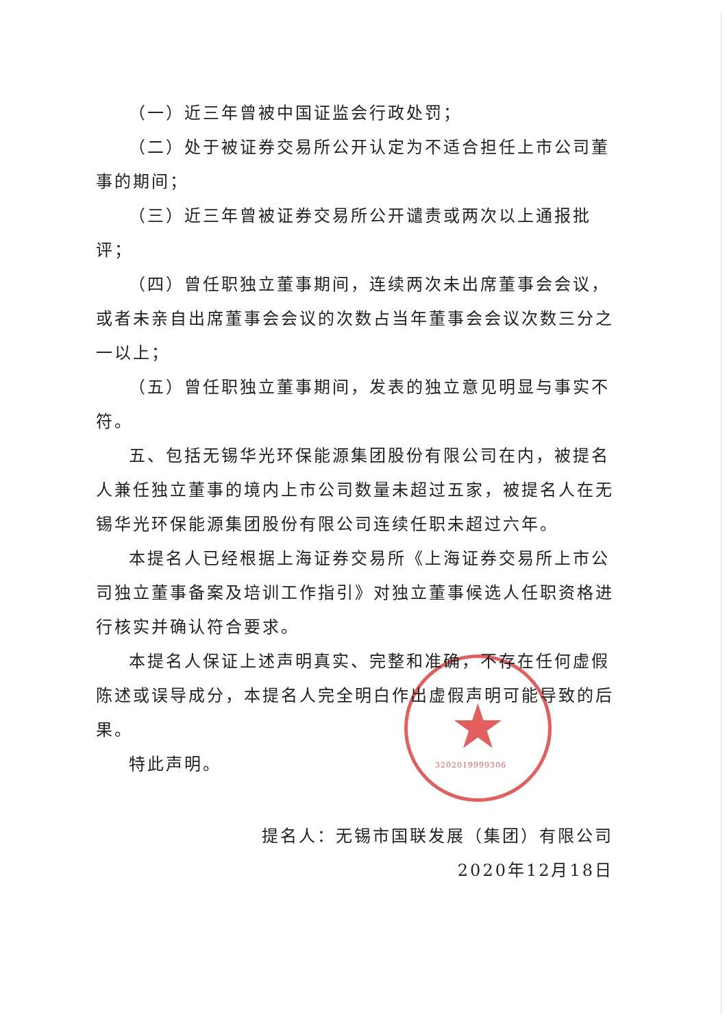★ 3202019999306
（一）近三年曾被中国证监会行政处罚；
（二）处于被证券交易所公开认定为不适合担任上市公司董事的期间；
（三）近三年曾被证券交易所公开谴责或两次以上通报批评；
（四）曾任职独立董事期间，连续两次未出席董事会会议，或者未亲自出席董事会会议的次数占当年董事会会议次数三分之一以上；
（五）曾任职独立董事期间，发表的独立意见明显与事实不符。
五、包括无锡华光环保能源集团股份有限公司在内，被提名人兼任独立董事的境内上市公司数量未超过五家，被提名人在无锡华光环保能源集团股份有限公司连续任职未超过六年。
本提名人已经根据上海证券交易所《上海证券交易所上市公司独立董事备案及培训工作指引》对独立董事候选人任职资格进行核实并确认符合要求。
本提名人保证上述声明真实、完整和准确，不存在任何虚假陈述或误导成分，本提名人完全明白作出虚假声明可能导致的后果。
特此声明。
提名人：无锡市国联发展（集团）有限公司
2020年12月18日